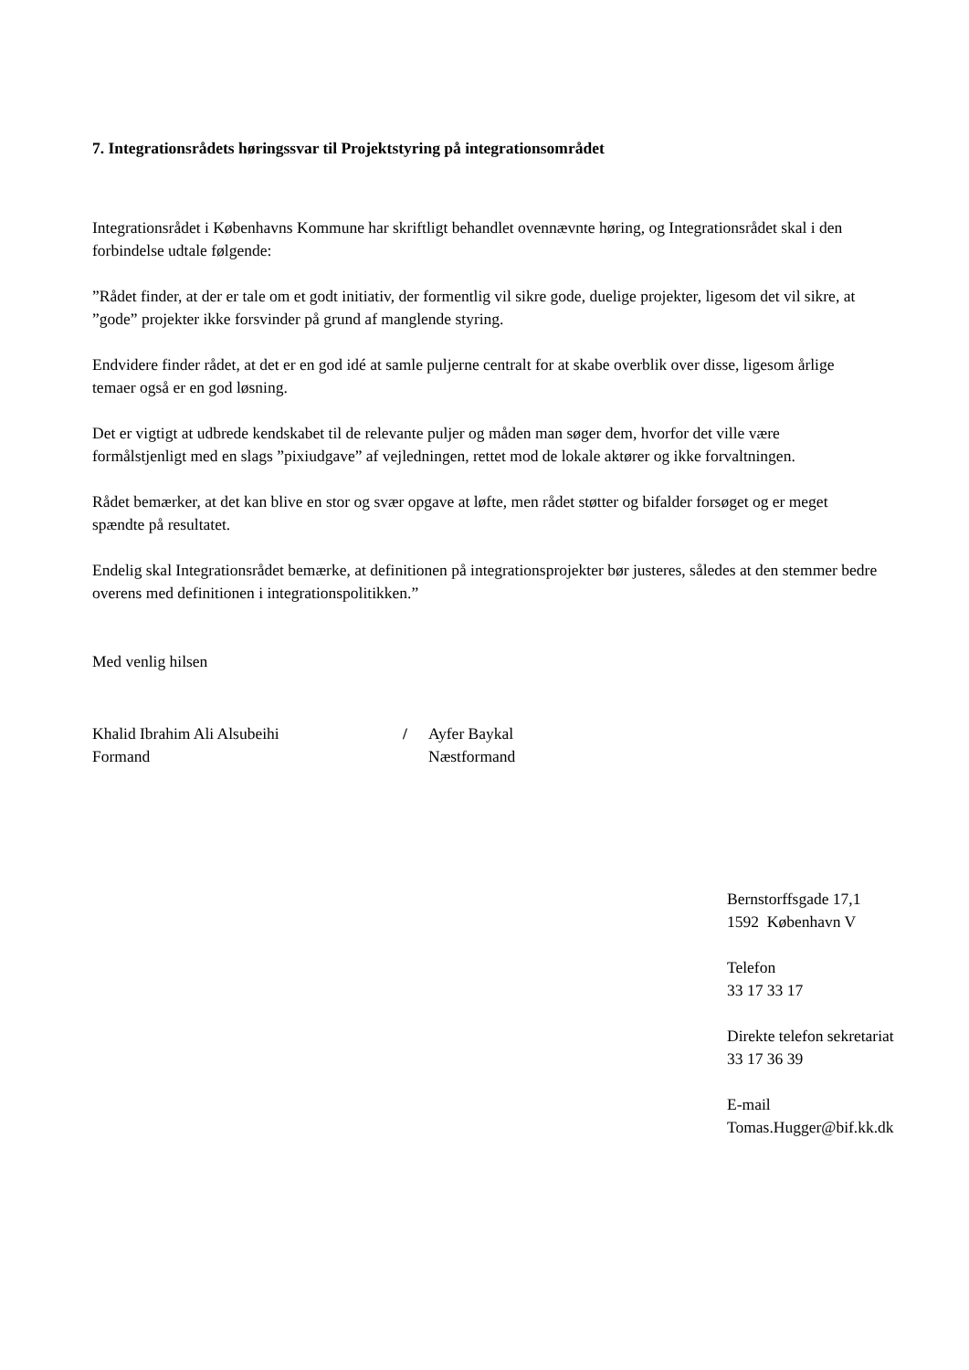7. Integrationsrådets høringssvar til Projektstyring på integrationsområdet
Integrationsrådet i Københavns Kommune har skriftligt behandlet ovennævnte høring, og Integrationsrådet skal i den forbindelse udtale følgende:
”Rådet finder, at der er tale om et godt initiativ, der formentlig vil sikre gode, duelige projekter, ligesom det vil sikre, at ”gode” projekter ikke forsvinder på grund af manglende styring.
Endvidere finder rådet, at det er en god idé at samle puljerne centralt for at skabe overblik over disse, ligesom årlige temaer også er en god løsning.
Det er vigtigt at udbrede kendskabet til de relevante puljer og måden man søger dem, hvorfor det ville være formålstjenligt med en slags ”pixiudgave” af vejledningen, rettet mod de lokale aktører og ikke forvaltningen.
Rådet bemærker, at det kan blive en stor og svær opgave at løfte, men rådet støtter og bifalder forsøget og er meget spændte på resultatet.
Endelig skal Integrationsrådet bemærke, at definitionen på integrationsprojekter bør justeres, således at den stemmer bedre overens med definitionen i integrationspolitikken.”
Med venlig hilsen
Khalid Ibrahim Ali Alsubeihi
Formand
/ Ayfer Baykal
Næstformand
Bernstorffsgade 17,1
1592 København V
Telefon
33 17 33 17
Direkte telefon sekretariat
33 17 36 39
E-mail
Tomas.Hugger@bif.kk.dk